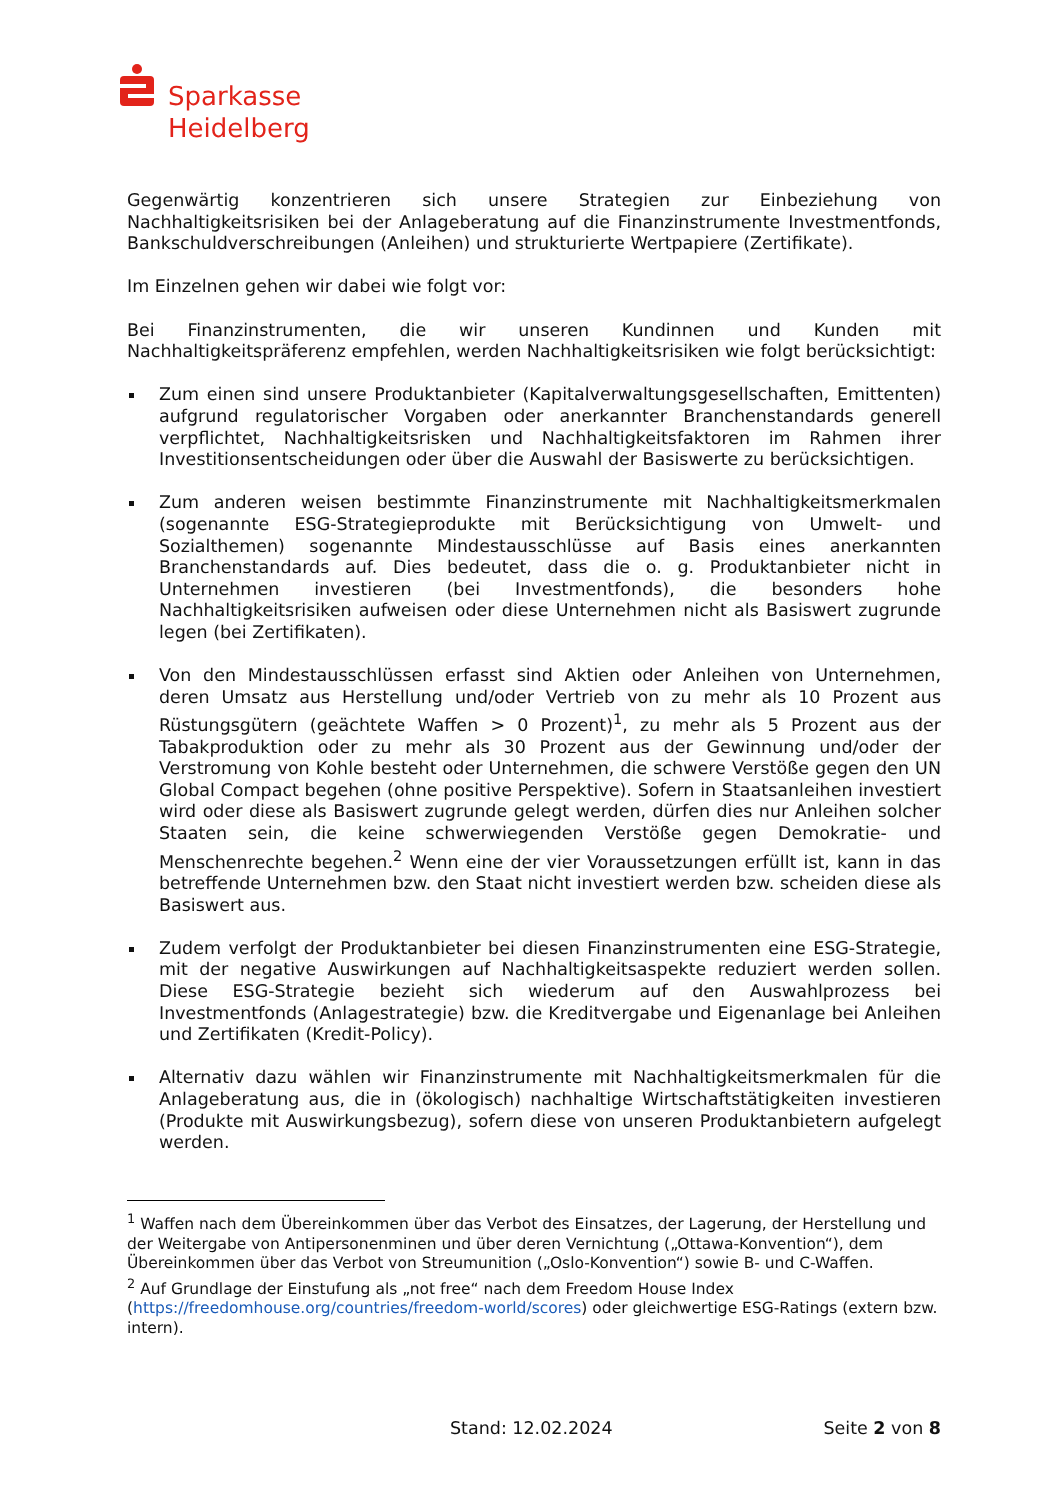Sparkasse
Heidelberg
Gegenwärtig konzentrieren sich unsere Strategien zur Einbeziehung von Nachhaltigkeitsrisiken bei der Anlageberatung auf die Finanzinstrumente Investmentfonds, Bankschuldverschreibungen (Anleihen) und strukturierte Wertpapiere (Zertifikate).
Im Einzelnen gehen wir dabei wie folgt vor:
Bei Finanzinstrumenten, die wir unseren Kundinnen und Kunden mit Nachhaltigkeitspräferenz empfehlen, werden Nachhaltigkeitsrisiken wie folgt berücksichtigt:
Zum einen sind unsere Produktanbieter (Kapitalverwaltungsgesellschaften, Emittenten) aufgrund regulatorischer Vorgaben oder anerkannter Branchenstandards generell verpflichtet, Nachhaltigkeitsrisken und Nachhaltigkeitsfaktoren im Rahmen ihrer Investitionsentscheidungen oder über die Auswahl der Basiswerte zu berücksichtigen.
Zum anderen weisen bestimmte Finanzinstrumente mit Nachhaltigkeitsmerkmalen (sogenannte ESG-Strategieprodukte mit Berücksichtigung von Umwelt- und Sozialthemen) sogenannte Mindestausschlüsse auf Basis eines anerkannten Branchenstandards auf. Dies bedeutet, dass die o. g. Produktanbieter nicht in Unternehmen investieren (bei Investmentfonds), die besonders hohe Nachhaltigkeitsrisiken aufweisen oder diese Unternehmen nicht als Basiswert zugrunde legen (bei Zertifikaten).
Von den Mindestausschlüssen erfasst sind Aktien oder Anleihen von Unternehmen, deren Umsatz aus Herstellung und/oder Vertrieb von zu mehr als 10 Prozent aus Rüstungsgütern (geächtete Waffen > 0 Prozent)<sup>1</sup>, zu mehr als 5 Prozent aus der Tabakproduktion oder zu mehr als 30 Prozent aus der Gewinnung und/oder der Verstromung von Kohle besteht oder Unternehmen, die schwere Verstöße gegen den UN Global Compact begehen (ohne positive Perspektive). Sofern in Staatsanleihen investiert wird oder diese als Basiswert zugrunde gelegt werden, dürfen dies nur Anleihen solcher Staaten sein, die keine schwerwiegenden Verstöße gegen Demokratie- und Menschenrechte begehen.<sup>2</sup> Wenn eine der vier Voraussetzungen erfüllt ist, kann in das betreffende Unternehmen bzw. den Staat nicht investiert werden bzw. scheiden diese als Basiswert aus.
Zudem verfolgt der Produktanbieter bei diesen Finanzinstrumenten eine ESG-Strategie, mit der negative Auswirkungen auf Nachhaltigkeitsaspekte reduziert werden sollen. Diese ESG-Strategie bezieht sich wiederum auf den Auswahlprozess bei Investmentfonds (Anlagestrategie) bzw. die Kreditvergabe und Eigenanlage bei Anleihen und Zertifikaten (Kredit-Policy).
Alternativ dazu wählen wir Finanzinstrumente mit Nachhaltigkeitsmerkmalen für die Anlageberatung aus, die in (ökologisch) nachhaltige Wirtschaftstätigkeiten investieren (Produkte mit Auswirkungsbezug), sofern diese von unseren Produktanbietern aufgelegt werden.
<sup>1</sup> Waffen nach dem Übereinkommen über das Verbot des Einsatzes, der Lagerung, der Herstellung und der Weitergabe von Antipersonenminen und über deren Vernichtung („Ottawa-Konvention“), dem Übereinkommen über das Verbot von Streumunition („Oslo-Konvention“) sowie B- und C-Waffen.
<sup>2</sup> Auf Grundlage der Einstufung als „not free“ nach dem Freedom House Index (https://freedomhouse.org/countries/freedom-world/scores) oder gleichwertige ESG-Ratings (extern bzw. intern).
Stand: 12.02.2024 Seite 2 von 8